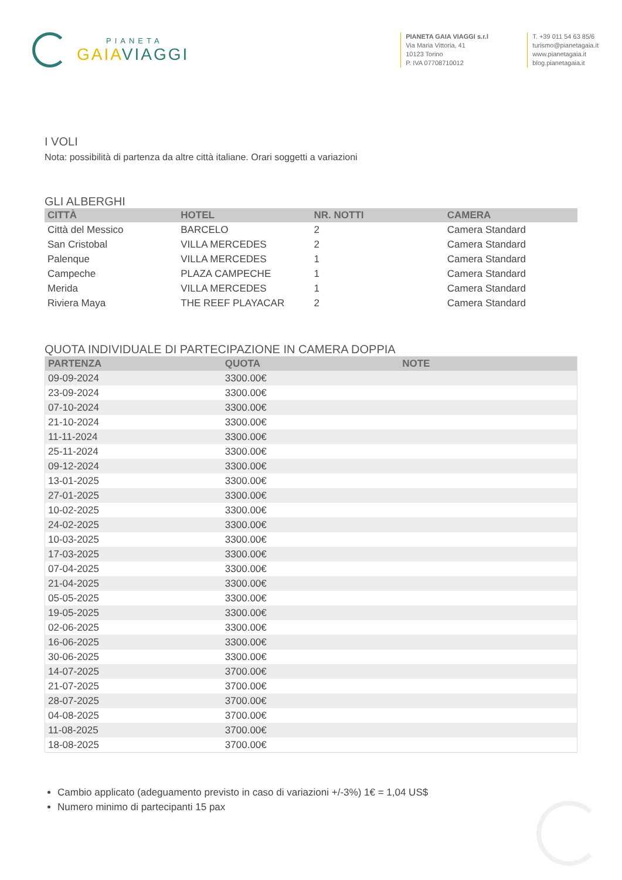PIANETA
GAIA VIAGGI
PIANETA GAIA VIAGGI s.r.l
Via Maria Vittoria, 41
10123 Torino
P. IVA 07708710012
T. +39 011 54 63 85/6
turismo@pianetagaia.it
www.pianetagaia.it
blog.pianetagaia.it
I VOLI
Nota: possibilità di partenza da altre città italiane. Orari soggetti a variazioni
GLI ALBERGHI
| CITTÀ | HOTEL | NR. NOTTI | CAMERA |
| --- | --- | --- | --- |
| Città del Messico | BARCELO | 2 | Camera Standard |
| San Cristobal | VILLA MERCEDES | 2 | Camera Standard |
| Palenque | VILLA MERCEDES | 1 | Camera Standard |
| Campeche | PLAZA CAMPECHE | 1 | Camera Standard |
| Merida | VILLA MERCEDES | 1 | Camera Standard |
| Riviera Maya | THE REEF PLAYACAR | 2 | Camera Standard |
QUOTA INDIVIDUALE DI PARTECIPAZIONE IN CAMERA DOPPIA
| PARTENZA | QUOTA | NOTE |
| --- | --- | --- |
| 09-09-2024 | 3300.00€ | |
| 23-09-2024 | 3300.00€ | |
| 07-10-2024 | 3300.00€ | |
| 21-10-2024 | 3300.00€ | |
| 11-11-2024 | 3300.00€ | |
| 25-11-2024 | 3300.00€ | |
| 09-12-2024 | 3300.00€ | |
| 13-01-2025 | 3300.00€ | |
| 27-01-2025 | 3300.00€ | |
| 10-02-2025 | 3300.00€ | |
| 24-02-2025 | 3300.00€ | |
| 10-03-2025 | 3300.00€ | |
| 17-03-2025 | 3300.00€ | |
| 07-04-2025 | 3300.00€ | |
| 21-04-2025 | 3300.00€ | |
| 05-05-2025 | 3300.00€ | |
| 19-05-2025 | 3300.00€ | |
| 02-06-2025 | 3300.00€ | |
| 16-06-2025 | 3300.00€ | |
| 30-06-2025 | 3300.00€ | |
| 14-07-2025 | 3700.00€ | |
| 21-07-2025 | 3700.00€ | |
| 28-07-2025 | 3700.00€ | |
| 04-08-2025 | 3700.00€ | |
| 11-08-2025 | 3700.00€ | |
| 18-08-2025 | 3700.00€ | |
Cambio applicato (adeguamento previsto in caso di variazioni +/-3%) 1€ = 1,04 US$
Numero minimo di partecipanti 15 pax